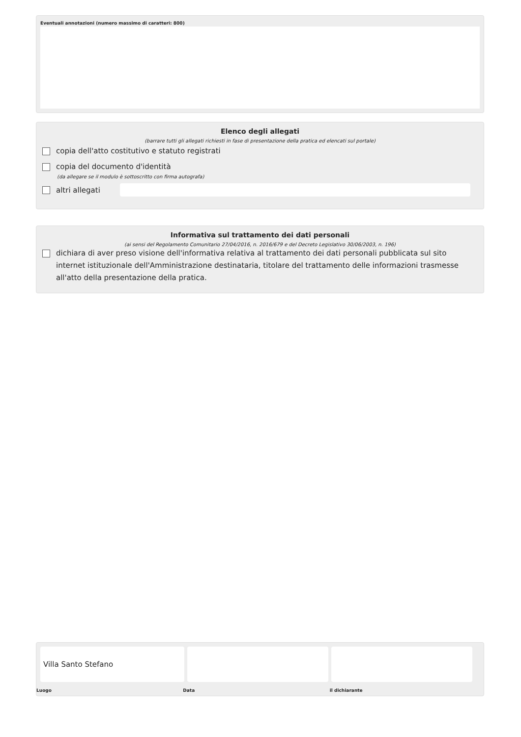Eventuali annotazioni (numero massimo di caratteri: 800)
Elenco degli allegati
(barrare tutti gli allegati richiesti in fase di presentazione della pratica ed elencati sul portale)
copia dell'atto costitutivo e statuto registrati
copia del documento d'identità
(da allegare se il modulo è sottoscritto con firma autografa)
altri allegati
Informativa sul trattamento dei dati personali
(ai sensi del Regolamento Comunitario 27/04/2016, n. 2016/679 e del Decreto Legislativo 30/06/2003, n. 196)
dichiara di aver preso visione dell'informativa relativa al trattamento dei dati personali pubblicata sul sito internet istituzionale dell'Amministrazione destinataria, titolare del trattamento delle informazioni trasmesse all'atto della presentazione della pratica.
Villa Santo Stefano
Luogo Data il dichiarante